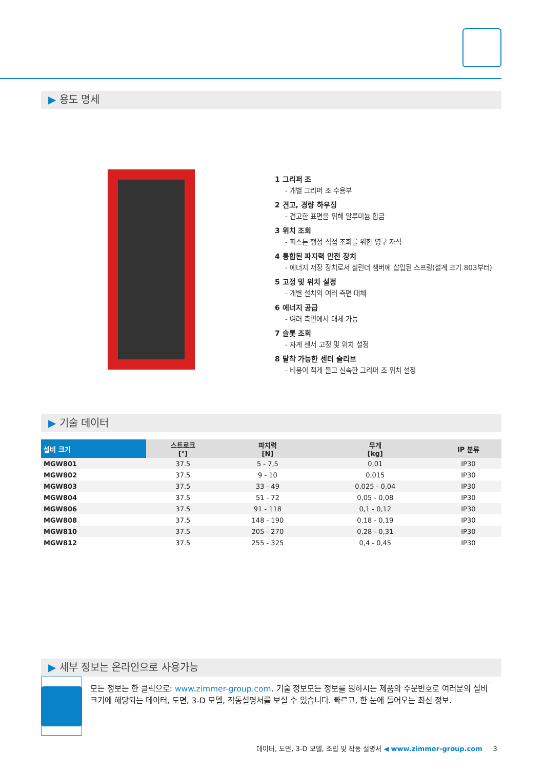▶ 용도 명세
1 그리퍼 조
- 개별 그리퍼 조 수용부
2 견고, 경량 하우징
- 견고한 표면을 위해 알루미늄 합금
3 위치 조회
- 피스톤 행정 직접 조회를 위한 영구 자석
4 통합된 파지력 안전 장치
- 에너지 저장 장치로서 실린더 챔버에 삽입된 스프링(설계 크기 803부터)
5 고정 및 위치 설정
- 개별 설치의 여러 측면 대체
6 에너지 공급
- 여러 측면에서 대체 가능
7 슬롯 조회
- 자계 센서 고정 및 위치 설정
8 탈착 가능한 센터 슬리브
- 비용이 적게 들고 신속한 그리퍼 조 위치 설정
▶ 기술 데이터
| 설비 크기 | 스트로크 [°] | 파지력 [N] | 무게 [kg] | IP 분류 |
| --- | --- | --- | --- | --- |
| MGW801 | 37.5 | 5 - 7,5 | 0,01 | IP30 |
| MGW802 | 37.5 | 9 - 10 | 0,015 | IP30 |
| MGW803 | 37.5 | 33 - 49 | 0,025 - 0,04 | IP30 |
| MGW804 | 37.5 | 51 - 72 | 0,05 - 0,08 | IP30 |
| MGW806 | 37.5 | 91 - 118 | 0,1 - 0,12 | IP30 |
| MGW808 | 37.5 | 148 - 190 | 0,18 - 0,19 | IP30 |
| MGW810 | 37.5 | 205 - 270 | 0,28 - 0,31 | IP30 |
| MGW812 | 37.5 | 255 - 325 | 0,4 - 0,45 | IP30 |
▶ 세부 정보는 온라인으로 사용가능
모든 정보는 한 클릭으로: www.zimmer-group.com. 기술 정보모든 정보를 원하시는 제품의 주문번호로 여러분의 설비크기에 해당되는 데이터, 도면, 3-D 모델, 작동설명서를 보실 수 있습니다. 빠르고, 한 눈에 들어오는 최신 정보.
데이터, 도면, 3-D 모델, 조립 및 작동 설명서 ◀ www.zimmer-group.com 3